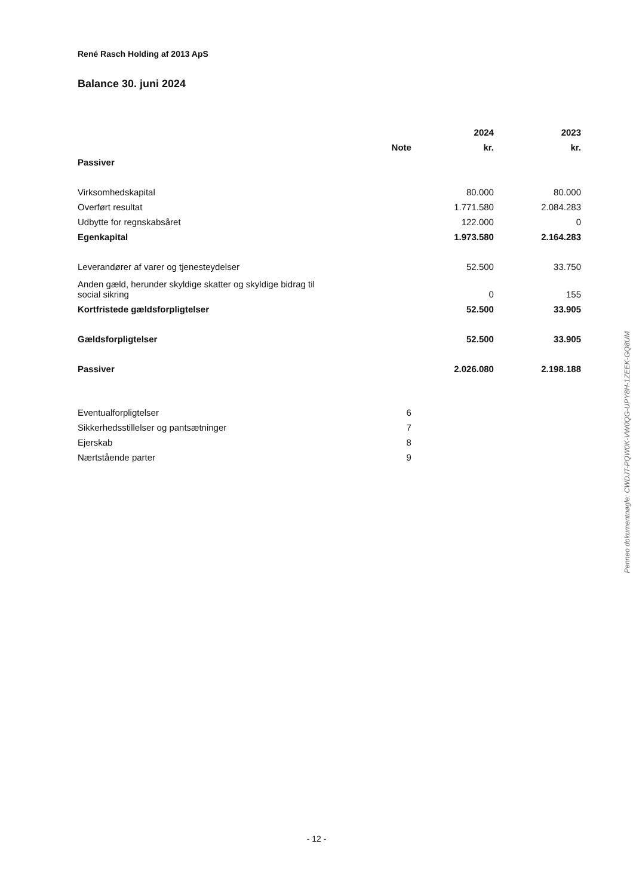René Rasch Holding af 2013 ApS
Balance 30. juni 2024
| | | 2024 | 2023 |
| | Note | kr. | kr. |
| Passiver | | | |
| Virksomhedskapital | | 80.000 | 80.000 |
| Overført resultat | | 1.771.580 | 2.084.283 |
| Udbytte for regnskabsåret | | 122.000 | 0 |
| Egenkapital | | 1.973.580 | 2.164.283 |
| Leverandører af varer og tjenesteydelser | | 52.500 | 33.750 |
| Anden gæld, herunder skyldige skatter og skyldige bidrag til social sikring | | 0 | 155 |
| Kortfristede gældsforpligtelser | | 52.500 | 33.905 |
| Gældsforpligtelser | | 52.500 | 33.905 |
| Passiver | | 2.026.080 | 2.198.188 |
| Eventualforpligtelser | 6 | | |
| Sikkerhedsstillelser og pantsætninger | 7 | | |
| Ejerskab | 8 | | |
| Nærtstående parter | 9 | | |
Penneo dokumentnøgle: CWDJT-PQW0K-VW0QG-UPY8H-1ZEEK-GQ8UM
- 12 -